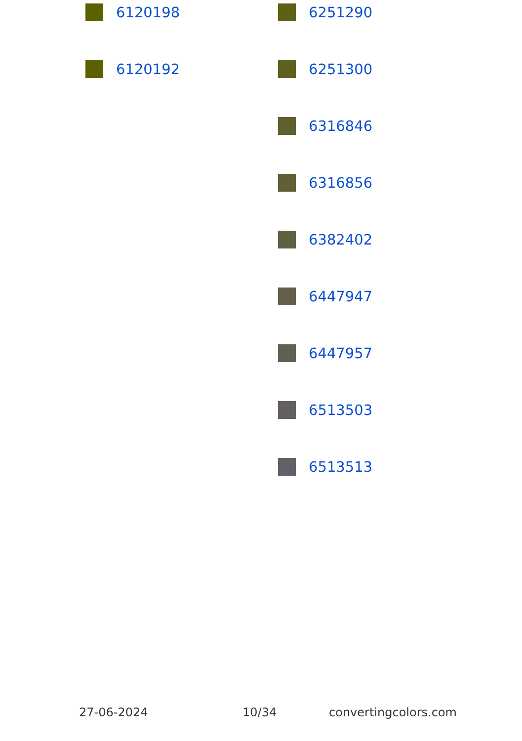6120198
6120192
6251290
6251300
6316846
6316856
6382402
6447947
6447957
6513503
6513513
27-06-2024 10/34 convertingcolors.com